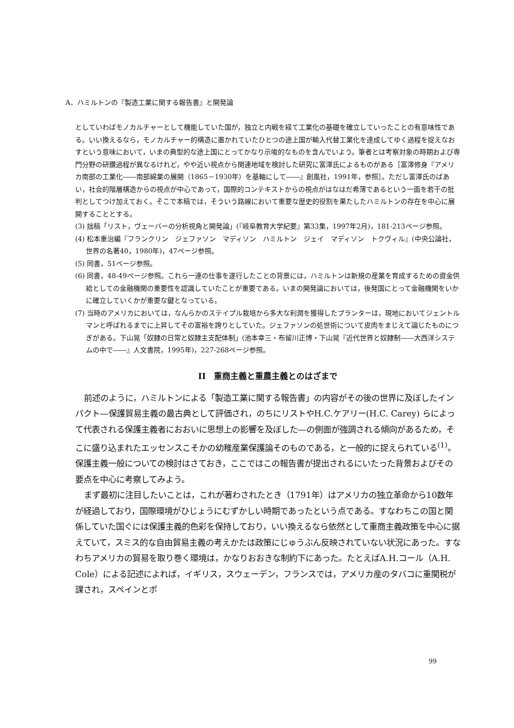A．ハミルトンの『製造工業に関する報告書』と開発論
としていわばモノカルチャーとして機能していた国が，独立と内戦を経て工業化の基礎を確立していったことの有意味性である。いい換えるなら，モノカルチャー的構造に置かれていたひとつの途上国が輸入代替工業化を達成してゆく過程を捉えなおすという意味において，いまの典型的な途上国にとってかなり示唆的なものを含んでいよう。筆者とは考察対象の時期および専門分野の研鑽過程が異なるけれど，やや近い視点から関連地域を検討した研究に富澤氏によるものがある［富澤修身『アメリカ南部の工業化――南部綿業の展開（1865－1930年）を基軸にして――』創風社，1991年，参照］。ただし富澤氏のばあい，社会的階層構造からの視点が中心であって，国際的コンテキストからの視点がはなはだ希薄であるという一面を若干の批判としてつけ加えておく。そこで本稿では，そういう路線において重要な歴史的役割を果たしたハミルトンの存在を中心に展開することとする。
(3) 拙稿「リスト，ヴェーバーの分析視角と開発論」(『岐阜教育大学紀要』第33集，1997年2月)，181-213ページ参照。
(4) 松本重治編『フランクリン　ジェファソン　マディソン　ハミルトン　ジェイ　マディソン　トクヴィル』(中央公論社，世界の名著40，1980年)，47ページ参照。
(5) 同書，51ページ参照。
(6) 同書，48-49ページ参照。これら一連の仕事を遂行したことの背景には，ハミルトンは新規の産業を育成するための資金供給としての金融機関の重要性を認識していたことが重要である。いまの開発論においては，後発国にとって金融機関をいかに確立していくかが重要な鍵となっている。
(7) 当時のアメリカにおいては，なんらかのステイプル栽培から多大な利潤を獲得したプランターは，現地においてジェントルマンと呼ばれるまでに上昇してその富裕を誇りとしていた。ジェファソンの処世術について皮肉をまじえて論じたものにつぎがある。下山晃「奴隷の日常と奴隷主支配体制」(池本幸三・布留川正博・下山晃『近代世界と奴隷制――大西洋システムの中で――』人文書院，1995年)，227-268ページ参照。
II　重商主義と重農主義とのはざまで
前述のように，ハミルトンによる「製造工業に関する報告書」の内容がその後の世界に及ぼしたインパクト―保護貿易主義の最古典として評価され，のちにリストやH.C.ケアリー(H.C. Carey) らによって代表される保護主義者におおいに思想上の影響を及ぼした―の側面が強調される傾向があるため，そこに盛り込まれたエッセンスこそかの幼稚産業保護論そのものである，と一般的に捉えられている<sup>(1)</sup>。保護主義一般についての検討はさておき，ここではこの報告書が提出されるにいたった背景およびその要点を中心に考察してみよう。
まず最初に注目したいことは，これが著わされたとき（1791年）はアメリカの独立革命から10数年が経過しており，国際環境がひじょうにむずかしい時期であったという点である。すなわちこの国と関係していた国ぐには保護主義的色彩を保持しており，いい換えるなら依然として重商主義政策を中心に据えていて，スミス的な自由貿易主義の考えかたは政策にじゅうぶん反映されていない状況にあった。すなわちアメリカの貿易を取り巻く環境は，かなりおおきな制約下にあった。たとえばA.H.コール（A.H. Cole）による記述によれば，イギリス，スウェーデン，フランスでは，アメリカ産のタバコに重関税が課され，スペインとポ
99